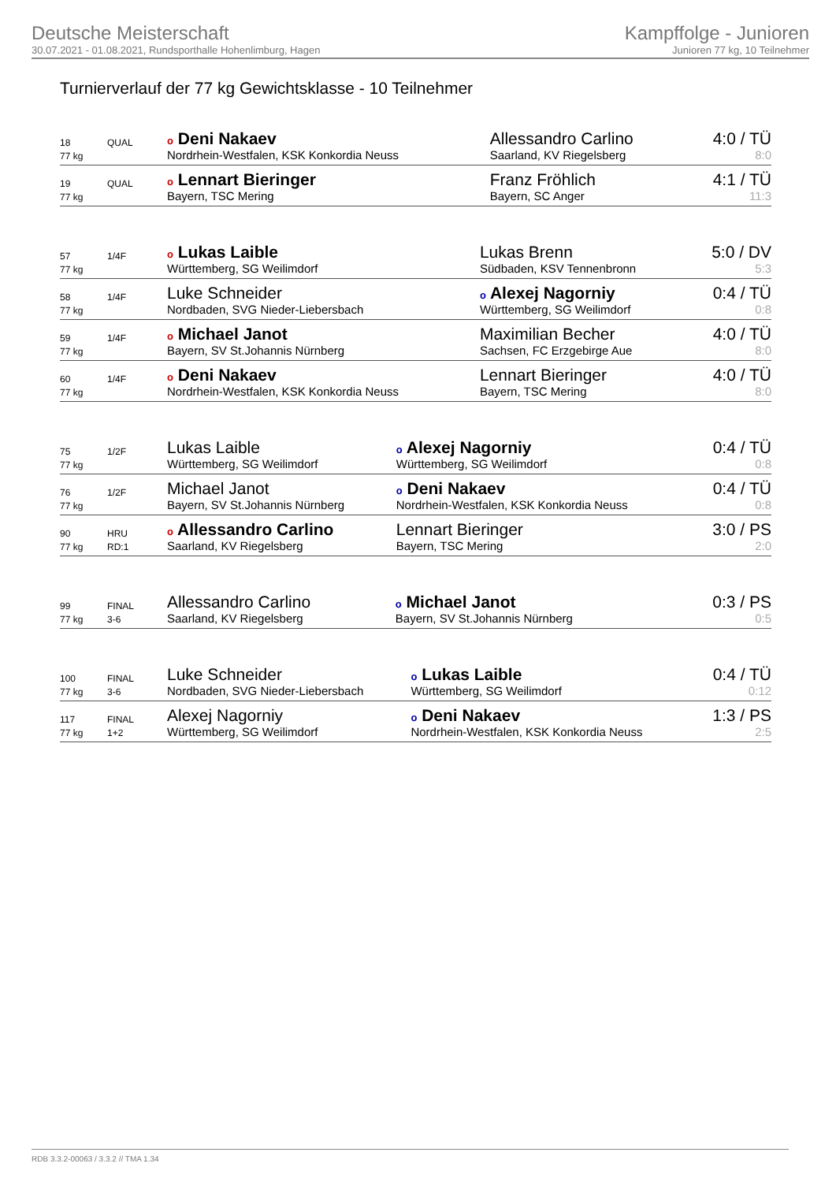Deutsche Meisterschaft
30.07.2021 - 01.08.2021, Rundsporthalle Hohenlimburg, Hagen
Kampffolge - Junioren
Junioren 77 kg, 10 Teilnehmer
Turnierverlauf der 77 kg Gewichtsklasse - 10 Teilnehmer
| 18 | QUAL | o Deni Nakaev | Allessandro Carlino | 4:0 / TÜ |
| 77 kg | | Nordrhein-Westfalen, KSK Konkordia Neuss | Saarland, KV Riegelsberg | 8:0 |
| 19 | QUAL | o Lennart Bieringer | Franz Fröhlich | 4:1 / TÜ |
| 77 kg | | Bayern, TSC Mering | Bayern, SC Anger | 11:3 |
| 57 | 1/4F | o Lukas Laible | Lukas Brenn | 5:0 / DV |
| 77 kg | | Württemberg, SG Weilimdorf | Südbaden, KSV Tennenbronn | 5:3 |
| 58 | 1/4F | Luke Schneider | o Alexej Nagorniy | 0:4 / TÜ |
| 77 kg | | Nordbaden, SVG Nieder-Liebersbach | Württemberg, SG Weilimdorf | 0:8 |
| 59 | 1/4F | o Michael Janot | Maximilian Becher | 4:0 / TÜ |
| 77 kg | | Bayern, SV St.Johannis Nürnberg | Sachsen, FC Erzgebirge Aue | 8:0 |
| 60 | 1/4F | o Deni Nakaev | Lennart Bieringer | 4:0 / TÜ |
| 77 kg | | Nordrhein-Westfalen, KSK Konkordia Neuss | Bayern, TSC Mering | 8:0 |
| 75 | 1/2F | Lukas Laible | o Alexej Nagorniy | 0:4 / TÜ |
| 77 kg | | Württemberg, SG Weilimdorf | Württemberg, SG Weilimdorf | 0:8 |
| 76 | 1/2F | Michael Janot | o Deni Nakaev | 0:4 / TÜ |
| 77 kg | | Bayern, SV St.Johannis Nürnberg | Nordrhein-Westfalen, KSK Konkordia Neuss | 0:8 |
| 90 | HRU | o Allessandro Carlino | Lennart Bieringer | 3:0 / PS |
| 77 kg | RD:1 | Saarland, KV Riegelsberg | Bayern, TSC Mering | 2:0 |
| 99 | FINAL | Allessandro Carlino | o Michael Janot | 0:3 / PS |
| 77 kg | 3-6 | Saarland, KV Riegelsberg | Bayern, SV St.Johannis Nürnberg | 0:5 |
| 100 | FINAL | Luke Schneider | o Lukas Laible | 0:4 / TÜ |
| 77 kg | 3-6 | Nordbaden, SVG Nieder-Liebersbach | Württemberg, SG Weilimdorf | 0:12 |
| 117 | FINAL | Alexej Nagorniy | o Deni Nakaev | 1:3 / PS |
| 77 kg | 1+2 | Württemberg, SG Weilimdorf | Nordrhein-Westfalen, KSK Konkordia Neuss | 2:5 |
RDB 3.3.2-00063 / 3.3.2 // TMA 1.34